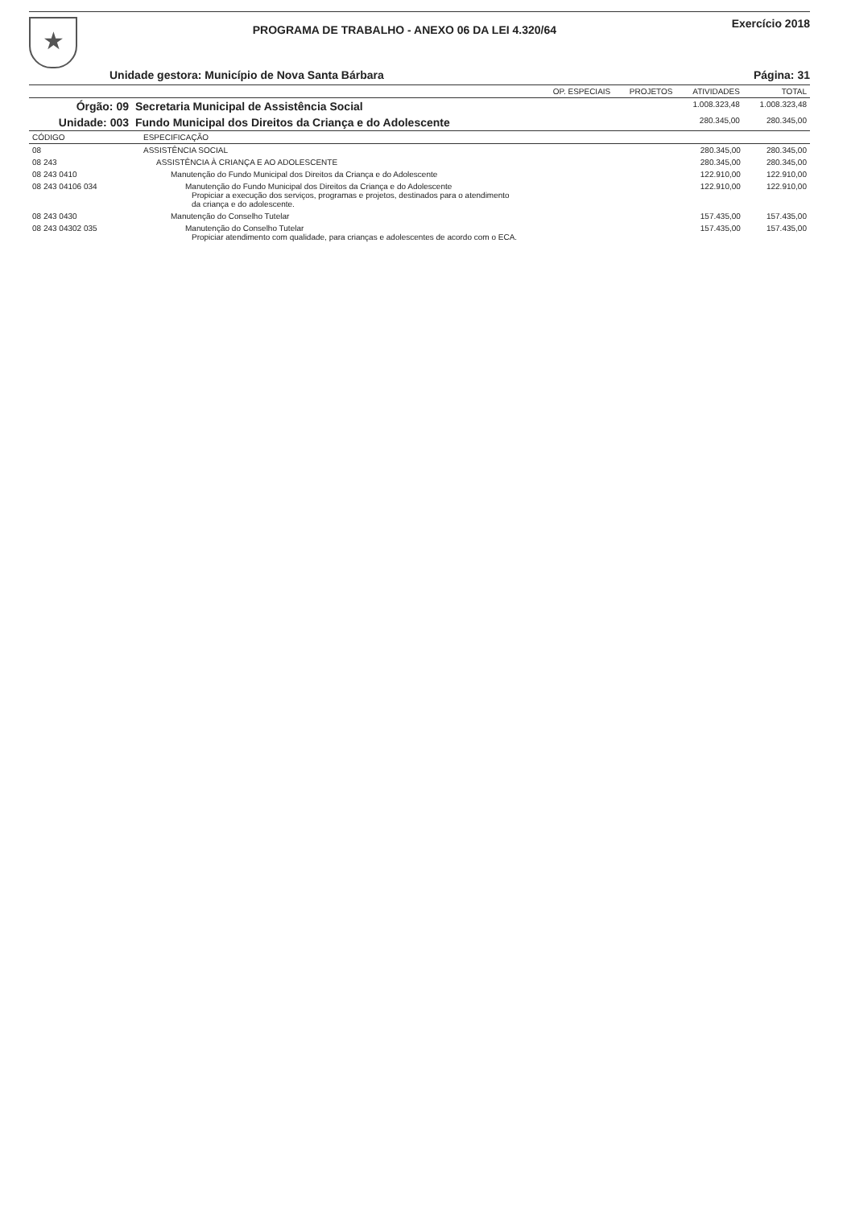★
PROGRAMA DE TRABALHO - ANEXO 06 DA LEI 4.320/64
Exercício 2018
Unidade gestora: Município de Nova Santa Bárbara Página: 31
| | | OP. ESPECIAIS | PROJETOS | ATIVIDADES | TOTAL |
| --- | --- | --- | --- | --- | --- |
| Órgão: 09 | Secretaria Municipal de Assistência Social | | | 1.008.323,48 | 1.008.323,48 |
| Unidade: 003 | Fundo Municipal dos Direitos da Criança e do Adolescente | | | 280.345,00 | 280.345,00 |
| CÓDIGO | ESPECIFICAÇÃO | | |
| --- | --- | --- | --- |
| 08 | ASSISTÊNCIA SOCIAL | 280.345,00 | 280.345,00 |
| 08 243 | ASSISTÊNCIA À CRIANÇA E AO ADOLESCENTE | 280.345,00 | 280.345,00 |
| 08 243 0410 | Manutenção do Fundo Municipal dos Direitos da Criança e do Adolescente | 122.910,00 | 122.910,00 |
| 08 243 04106 034 | Manutenção do Fundo Municipal dos Direitos da Criança e do Adolescente Propiciar a execução dos serviços, programas e projetos, destinados para o atendimento da criança e do adolescente. | 122.910,00 | 122.910,00 |
| 08 243 0430 | Manutenção do Conselho Tutelar | 157.435,00 | 157.435,00 |
| 08 243 04302 035 | Manutenção do Conselho Tutelar Propiciar atendimento com qualidade, para crianças e adolescentes de acordo com o ECA. | 157.435,00 | 157.435,00 |